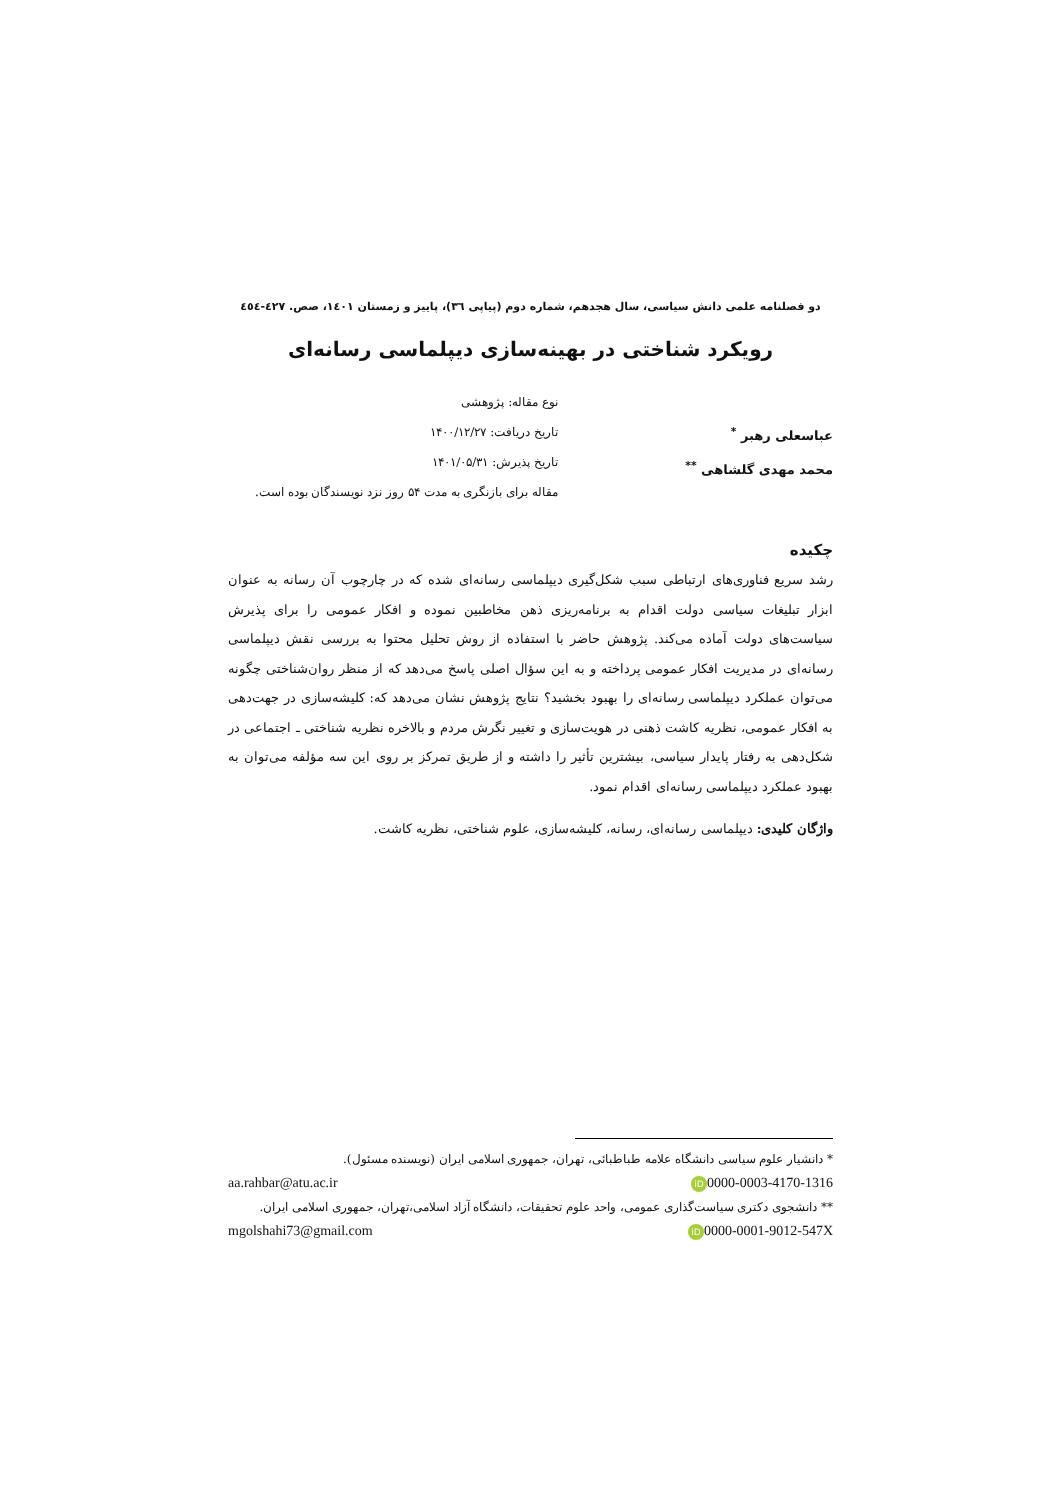دو فصلنامه علمی دانش سیاسی، سال هجدهم، شماره دوم (پیاپی ٣٦)، پاییز و زمستان ١٤٠١، صص. ٤٢٧-٤٥٤
رویکرد شناختی در بهینه‌سازی دیپلماسی رسانه‌ای
عباسعلی رهبر <sup>*</sup>
محمد مهدی گلشاهی <sup>**</sup>
نوع مقاله: پژوهشی
تاریخ دریافت: ۱۴۰۰/۱۲/۲۷
تاریخ پذیرش: ۱۴۰۱/۰۵/۳۱
مقاله برای بازنگری به مدت ۵۴ روز نزد نویسندگان بوده است.
چکیده
رشد سریع فناوری‌های ارتباطی سبب شکل‌گیری دیپلماسی رسانه‌ای شده که در چارچوب آن رسانه به عنوان ابزار تبلیغات سیاسی دولت اقدام به برنامه‌ریزی ذهن مخاطبین نموده و افکار عمومی را برای پذیرش سیاست‌های دولت آماده می‌کند. پژوهش حاضر با استفاده از روش تحلیل محتوا به بررسی نقش دیپلماسی رسانه‌ای در مدیریت افکار عمومی پرداخته و به این سؤال اصلی پاسخ می‌دهد که از منظر روان‌شناختی چگونه می‌توان عملکرد دیپلماسی رسانه‌ای را بهبود بخشید؟ نتایج پژوهش نشان می‌دهد که: کلیشه‌سازی در جهت‌دهی به افکار عمومی، نظریه کاشت ذهنی در هویت‌سازی و تغییر نگرش مردم و بالاخره نظریه شناختی ـ اجتماعی در شکل‌دهی به رفتار پایدار سیاسی، بیشترین تأثیر را داشته و از طریق تمرکز بر روی این سه مؤلفه می‌توان به بهبود عملکرد دیپلماسی رسانه‌ای اقدام نمود.
واژگان کلیدی: دیپلماسی رسانه‌ای، رسانه، کلیشه‌سازی، علوم شناختی، نظریه کاشت.
* دانشیار علوم سیاسی دانشگاه علامه طباطبائی، تهران، جمهوری اسلامی ایران (نویسنده مسئول).
iD 0000-0003-4170-1316 aa.rahbar@atu.ac.ir
** دانشجوی دکتری سیاست‌گذاری عمومی، واحد علوم تحقیقات، دانشگاه آزاد اسلامی،تهران، جمهوری اسلامی ایران.
iD 0000-0001-9012-547X mgolshahi73@gmail.com